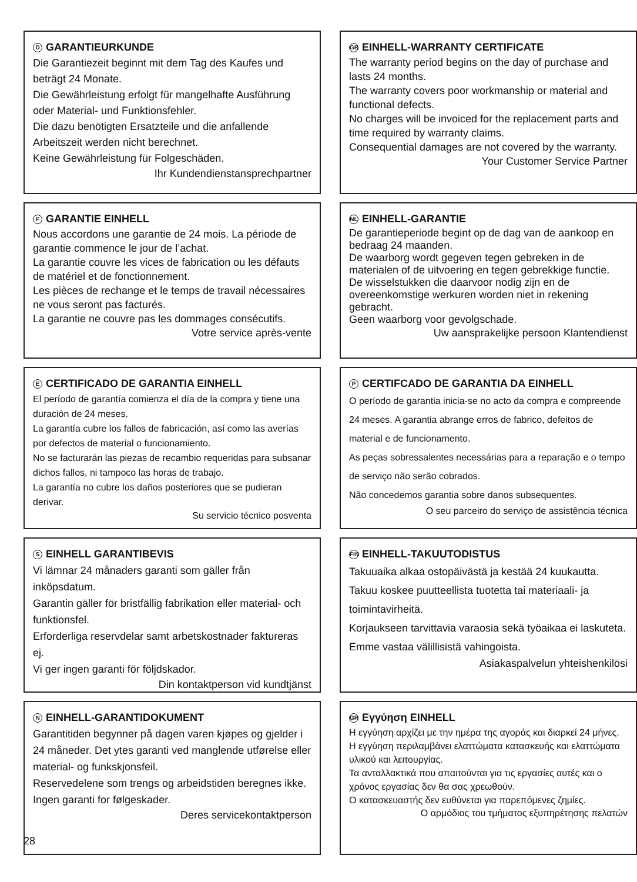D GARANTIEURKUNDE
Die Garantiezeit beginnt mit dem Tag des Kaufes und beträgt 24 Monate.
Die Gewährleistung erfolgt für mangelhafte Ausführung oder Material- und Funktionsfehler.
Die dazu benötigten Ersatzteile und die anfallende Arbeitszeit werden nicht berechnet.
Keine Gewährleistung für Folgeschäden.
Ihr Kundendienstansprechpartner
GB EINHELL-WARRANTY CERTIFICATE
The warranty period begins on the day of purchase and lasts 24 months.
The warranty covers poor workmanship or material and functional defects.
No charges will be invoiced for the replacement parts and time required by warranty claims.
Consequential damages are not covered by the warranty.
Your Customer Service Partner
F GARANTIE EINHELL
Nous accordons une garantie de 24 mois. La période de garantie commence le jour de l’achat.
La garantie couvre les vices de fabrication ou les défauts de matériel et de fonctionnement.
Les pièces de rechange et le temps de travail nécessaires ne vous seront pas facturés.
La garantie ne couvre pas les dommages consécutifs.
Votre service après-vente
NL EINHELL-GARANTIE
De garantieperiode begint op de dag van de aankoop en bedraag 24 maanden.
De waarborg wordt gegeven tegen gebreken in de materialen of de uitvoering en tegen gebrekkige functie.
De wisselstukken die daarvoor nodig zijn en de overeenkomstige werkuren worden niet in rekening gebracht.
Geen waarborg voor gevolgschade.
Uw aansprakelijke persoon Klantendienst
E CERTIFICADO DE GARANTIA EINHELL
El período de garantía comienza el día de la compra y tiene una duración de 24 meses.
La garantía cubre los fallos de fabricación, así como las averías por defectos de material o funcionamiento.
No se facturarán las piezas de recambio requeridas para subsanar dichos fallos, ni tampoco las horas de trabajo.
La garantía no cubre los daños posteriores que se pudieran derivar.
Su servicio técnico posventa
P CERTIFCADO DE GARANTIA DA EINHELL
O período de garantia inicia-se no acto da compra e compreende 24 meses. A garantia abrange erros de fabrico, defeitos de material e de funcionamento.
As peças sobressalentes necessárias para a reparação e o tempo de serviço não serão cobrados.
Não concedemos garantia sobre danos subsequentes.
O seu parceiro do serviço de assistência técnica
S EINHELL GARANTIBEVIS
Vi lämnar 24 månaders garanti som gäller från inköpsdatum.
Garantin gäller för bristfällig fabrikation eller material- och funktionsfel.
Erforderliga reservdelar samt arbetskostnader faktureras ej.
Vi ger ingen garanti för följdskador.
Din kontaktperson vid kundtjänst
FIN EINHELL-TAKUUTODISTUS
Takuuaika alkaa ostopäivästä ja kestää 24 kuukautta. Takuu koskee puutteellista tuotetta tai materiaali- ja toimintavirheitä.
Korjaukseen tarvittavia varaosia sekä työaikaa ei laskuteta.
Emme vastaa välillisistä vahingoista.
Asiakaspalvelun yhteishenkilösi
N EINHELL-GARANTIDOKUMENT
Garantitiden begynner på dagen varen kjøpes og gjelder i 24 måneder. Det ytes garanti ved manglende utførelse eller material- og funkskjonsfeil.
Reservedelene som trengs og arbeidstiden beregnes ikke.
Ingen garanti for følgeskader.
Deres servicekontaktperson
GR Εγγύηση EINHELL
Η εγγύηση αρχίζει με την ημέρα της αγοράς και διαρκεί 24 μήνες.
Η εγγύηση περιλαμβάνει ελαττώματα κατασκευής και ελαττώματα υλικού και λειτουργίας.
Τα ανταλλακτικά που απαιτούνται για τις εργασίες αυτές και ο χρόνος εργασίας δεν θα σας χρεωθούν.
Ο κατασκευαστής δεν ευθύνεται για παρεπόμενες ζημίες.
Ο αρμόδιος του τμήματος εξυπηρέτησης πελατών
28